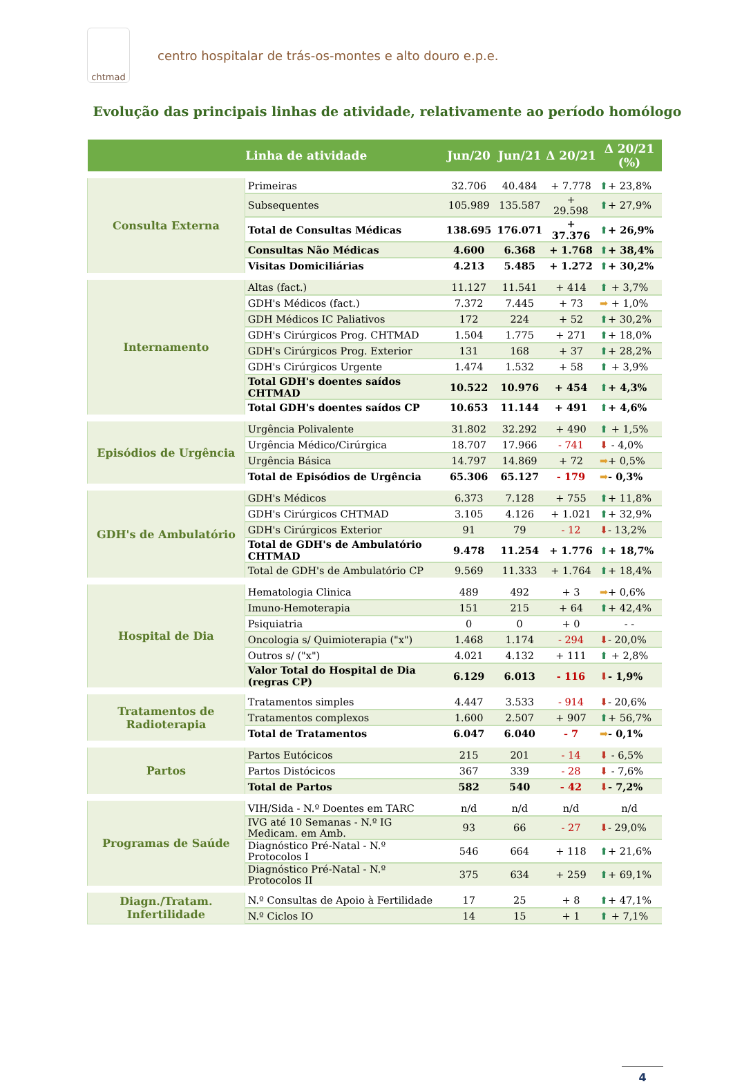chtmad
centro hospitalar de trás-os-montes e alto douro e.p.e.
Evolução das principais linhas de atividade, relativamente ao período homólogo
| | Linha de atividade | Jun/20 | Jun/21 | Δ 20/21 | Δ 20/21 (%) |
| --- | --- | --- | --- | --- | --- |
| Consulta Externa | Primeiras | 32.706 | 40.484 | + 7.778 | ⬆ + 23,8% |
| | Subsequentes | 105.989 | 135.587 | + 29.598 | ⬆ + 27,9% |
| | Total de Consultas Médicas | 138.695 | 176.071 | + 37.376 | ⬆ + 26,9% |
| | Consultas Não Médicas | 4.600 | 6.368 | + 1.768 | ⬆ + 38,4% |
| | Visitas Domiciliárias | 4.213 | 5.485 | + 1.272 | ⬆ + 30,2% |
| Internamento | Altas (fact.) | 11.127 | 11.541 | + 414 | ⬆ + 3,7% |
| | GDH's Médicos (fact.) | 7.372 | 7.445 | + 73 | ➡ + 1,0% |
| | GDH Médicos IC Paliativos | 172 | 224 | + 52 | ⬆ + 30,2% |
| | GDH's Cirúrgicos Prog. CHTMAD | 1.504 | 1.775 | + 271 | ⬆ + 18,0% |
| | GDH's Cirúrgicos Prog. Exterior | 131 | 168 | + 37 | ⬆ + 28,2% |
| | GDH's Cirúrgicos Urgente | 1.474 | 1.532 | + 58 | ⬆ + 3,9% |
| | Total GDH's doentes saídos CHTMAD | 10.522 | 10.976 | + 454 | ⬆ + 4,3% |
| | Total GDH's doentes saídos CP | 10.653 | 11.144 | + 491 | ⬆ + 4,6% |
| Episódios de Urgência | Urgência Polivalente | 31.802 | 32.292 | + 490 | ⬆ + 1,5% |
| | Urgência Médico/Cirúrgica | 18.707 | 17.966 | - 741 | ⬇ - 4,0% |
| | Urgência Básica | 14.797 | 14.869 | + 72 | ➡ + 0,5% |
| | Total de Episódios de Urgência | 65.306 | 65.127 | - 179 | ➡ - 0,3% |
| GDH's de Ambulatório | GDH's Médicos | 6.373 | 7.128 | + 755 | ⬆ + 11,8% |
| | GDH's Cirúrgicos CHTMAD | 3.105 | 4.126 | + 1.021 | ⬆ + 32,9% |
| | GDH's Cirúrgicos Exterior | 91 | 79 | - 12 | ⬇ - 13,2% |
| | Total de GDH's de Ambulatório CHTMAD | 9.478 | 11.254 | + 1.776 | ⬆ + 18,7% |
| | Total de GDH's de Ambulatório CP | 9.569 | 11.333 | + 1.764 | ⬆ + 18,4% |
| Hospital de Dia | Hematologia Clinica | 489 | 492 | + 3 | ➡ + 0,6% |
| | Imuno-Hemoterapia | 151 | 215 | + 64 | ⬆ + 42,4% |
| | Psiquiatria | 0 | 0 | + 0 | - - |
| | Oncologia s/ Quimioterapia ("x") | 1.468 | 1.174 | - 294 | ⬇ - 20,0% |
| | Outros s/ ("x") | 4.021 | 4.132 | + 111 | ⬆ + 2,8% |
| | Valor Total do Hospital de Dia (regras CP) | 6.129 | 6.013 | - 116 | ⬇ - 1,9% |
| Tratamentos de Radioterapia | Tratamentos simples | 4.447 | 3.533 | - 914 | ⬇ - 20,6% |
| | Tratamentos complexos | 1.600 | 2.507 | + 907 | ⬆ + 56,7% |
| | Total de Tratamentos | 6.047 | 6.040 | - 7 | ➡ - 0,1% |
| Partos | Partos Eutócicos | 215 | 201 | - 14 | ⬇ - 6,5% |
| | Partos Distócicos | 367 | 339 | - 28 | ⬇ - 7,6% |
| | Total de Partos | 582 | 540 | - 42 | ⬇ - 7,2% |
| Programas de Saúde | VIH/Sida - N.º Doentes em TARC | n/d | n/d | n/d | n/d |
| | IVG até 10 Semanas - N.º IG Medicam. em Amb. | 93 | 66 | - 27 | ⬇ - 29,0% |
| | Diagnóstico Pré-Natal - N.º Protocolos I | 546 | 664 | + 118 | ⬆ + 21,6% |
| | Diagnóstico Pré-Natal - N.º Protocolos II | 375 | 634 | + 259 | ⬆ + 69,1% |
| Diagn./Tratam. Infertilidade | N.º Consultas de Apoio à Fertilidade | 17 | 25 | + 8 | ⬆ + 47,1% |
| | N.º Ciclos IO | 14 | 15 | + 1 | ⬆ + 7,1% |
4